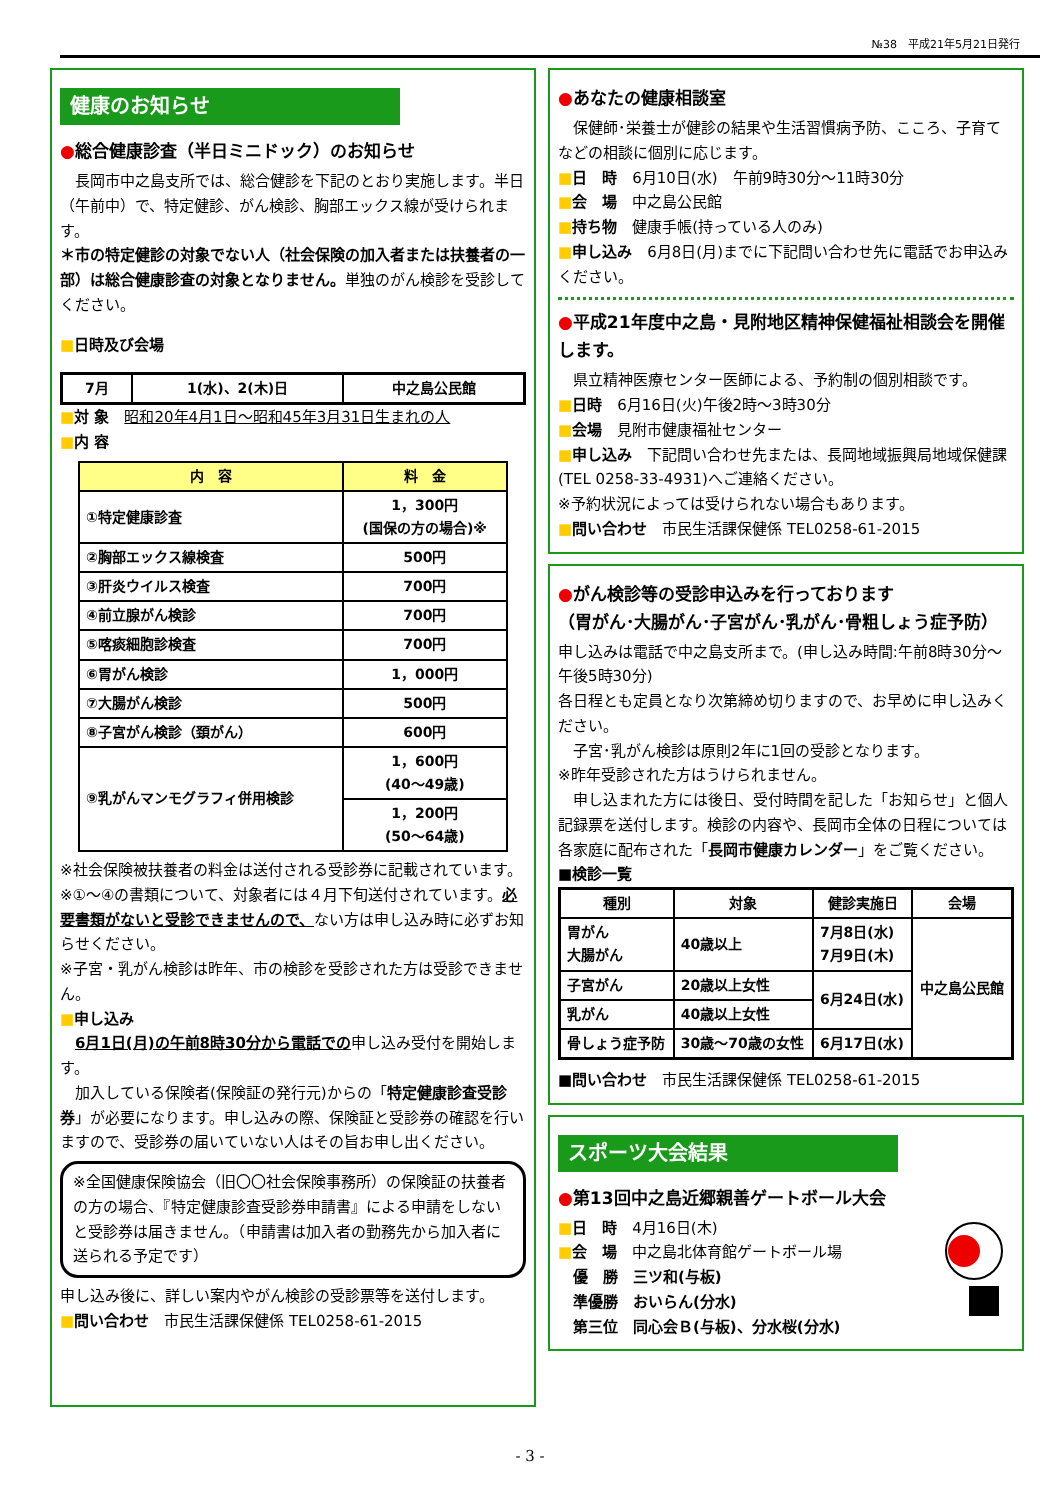№38　平成21年5月21日発行
健康のお知らせ
●総合健康診査（半日ミニドック）のお知らせ
　長岡市中之島支所では、総合健診を下記のとおり実施します。半日（午前中）で、特定健診、がん検診、胸部エックス線が受けられます。
＊市の特定健診の対象でない人（社会保険の加入者または扶養者の一部）は総合健康診査の対象となりません。単独のがん検診を受診してください。
■日時及び会場
| 7月 | 1(水)、2(木)日 | 中之島公民館 |
■対 象　昭和20年4月1日～昭和45年3月31日生まれの人
■内 容
| 内 容 | 料 金 |
| --- | --- |
| ①特定健康診査 | 1，300円 (国保の方の場合)※ |
| ②胸部エックス線検査 | 500円 |
| ③肝炎ウイルス検査 | 700円 |
| ④前立腺がん検診 | 700円 |
| ⑤喀痰細胞診検査 | 700円 |
| ⑥胃がん検診 | 1，000円 |
| ⑦大腸がん検診 | 500円 |
| ⑧子宮がん検診（頚がん） | 600円 |
| ⑨乳がんマンモグラフィ併用検診 | 1，600円 (40～49歳) |
| | 1，200円 (50～64歳) |
※社会保険被扶養者の料金は送付される受診券に記載されています。
※①～④の書類について、対象者には４月下旬送付されています。必要書類がないと受診できませんので、ない方は申し込み時に必ずお知らせください。
※子宮・乳がん検診は昨年、市の検診を受診された方は受診できません。
■申し込み
　6月1日(月)の午前8時30分から電話での申し込み受付を開始します。
　加入している保険者(保険証の発行元)からの「特定健康診査受診券」が必要になります。申し込みの際、保険証と受診券の確認を行いますので、受診券の届いていない人はその旨お申し出ください。
※全国健康保険協会（旧〇〇社会保険事務所）の保険証の扶養者の方の場合、『特定健康診査受診券申請書』による申請をしないと受診券は届きません。（申請書は加入者の勤務先から加入者に送られる予定です）
申し込み後に、詳しい案内やがん検診の受診票等を送付します。
■問い合わせ　市民生活課保健係 TEL0258-61-2015
●あなたの健康相談室
　保健師･栄養士が健診の結果や生活習慣病予防、こころ、子育てなどの相談に個別に応じます。
■日　時　6月10日(水)　午前9時30分～11時30分
■会　場　中之島公民館
■持ち物　健康手帳(持っている人のみ)
■申し込み　6月8日(月)までに下記問い合わせ先に電話でお申込みください。
●平成21年度中之島・見附地区精神保健福祉相談会を開催します。
　県立精神医療センター医師による、予約制の個別相談です。
■日時　6月16日(火)午後2時～3時30分
■会場　見附市健康福祉センター
■申し込み　下記問い合わせ先または、長岡地域振興局地域保健課(TEL 0258-33-4931)へご連絡ください。
※予約状況によっては受けられない場合もあります。
■問い合わせ　市民生活課保健係 TEL0258-61-2015
●がん検診等の受診申込みを行っております
（胃がん･大腸がん･子宮がん･乳がん･骨粗しょう症予防）
申し込みは電話で中之島支所まで。(申し込み時間:午前8時30分～午後5時30分)
各日程とも定員となり次第締め切りますので、お早めに申し込みください。
　子宮･乳がん検診は原則2年に1回の受診となります。
※昨年受診された方はうけられません。
　申し込まれた方には後日、受付時間を記した「お知らせ」と個人記録票を送付します。検診の内容や、長岡市全体の日程については各家庭に配布された「長岡市健康カレンダー」をご覧ください。
■検診一覧
| 種別 | 対象 | 健診実施日 | 会場 |
| 胃がん 大腸がん | 40歳以上 | 7月8日(水) 7月9日(木) | 中之島公民館 |
| 子宮がん | 20歳以上女性 | 6月24日(水) | |
| 乳がん | 40歳以上女性 | | |
| 骨しょう症予防 | 30歳～70歳の女性 | 6月17日(水) | |
■問い合わせ　市民生活課保健係 TEL0258-61-2015
スポーツ大会結果
●第13回中之島近郷親善ゲートボール大会
■日　時　4月16日(木)
■会　場　中之島北体育館ゲートボール場
　優　勝　三ツ和(与板)
　準優勝　おいらん(分水)
　第三位　同心会Ｂ(与板)、分水桜(分水)
- 3 -